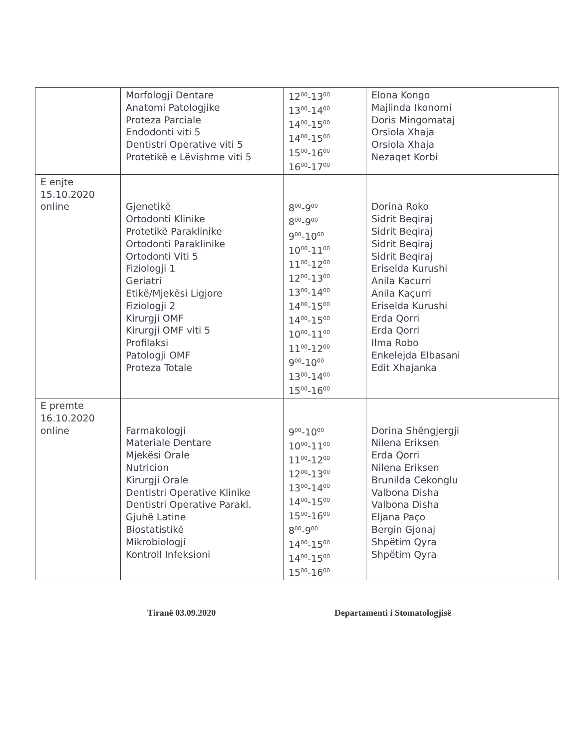| | Morfologji Dentare Anatomi Patologjike Proteza Parciale Endodonti viti 5 Dentistri Operative viti 5 Protetikë e Lëvishme viti 5 | 12<sup>00</sup>-13<sup>00</sup> 13<sup>00</sup>-14<sup>00</sup> 14<sup>00</sup>-15<sup>00</sup> 14<sup>00</sup>-15<sup>00</sup> 15<sup>00</sup>-16<sup>00</sup> 16<sup>00</sup>-17<sup>00</sup> | Elona Kongo Majlinda Ikonomi Doris Mingomataj Orsiola Xhaja Orsiola Xhaja Nezaqet Korbi |
| E enjte 15.10.2020 online | Gjenetikë Ortodonti Klinike Protetikë Paraklinike Ortodonti Paraklinike Ortodonti Viti 5 Fiziologji 1 Geriatri Etikë/Mjekësi Ligjore Fiziologji 2 Kirurgji OMF Kirurgji OMF viti 5 Profilaksi Patologji OMF Proteza Totale | 8<sup>00</sup>-9<sup>00</sup> 8<sup>00</sup>-9<sup>00</sup> 9<sup>00</sup>-10<sup>00</sup> 10<sup>00</sup>-11<sup>00</sup> 11<sup>00</sup>-12<sup>00</sup> 12<sup>00</sup>-13<sup>00</sup> 13<sup>00</sup>-14<sup>00</sup> 14<sup>00</sup>-15<sup>00</sup> 14<sup>00</sup>-15<sup>00</sup> 10<sup>00</sup>-11<sup>00</sup> 11<sup>00</sup>-12<sup>00</sup> 9<sup>00</sup>-10<sup>00</sup> 13<sup>00</sup>-14<sup>00</sup> 15<sup>00</sup>-16<sup>00</sup> | Dorina Roko Sidrit Beqiraj Sidrit Beqiraj Sidrit Beqiraj Sidrit Beqiraj Eriselda Kurushi Anila Kacurri Anila Kaçurri Eriselda Kurushi Erda Qorri Erda Qorri Ilma Robo Enkelejda Elbasani Edit Xhajanka |
| E premte 16.10.2020 online | Farmakologji Materiale Dentare Mjekësi Orale Nutricion Kirurgji Orale Dentistri Operative Klinike Dentistri Operative Parakl. Gjuhë Latine Biostatistikë Mikrobiologji Kontroll Infeksioni | 9<sup>00</sup>-10<sup>00</sup> 10<sup>00</sup>-11<sup>00</sup> 11<sup>00</sup>-12<sup>00</sup> 12<sup>00</sup>-13<sup>00</sup> 13<sup>00</sup>-14<sup>00</sup> 14<sup>00</sup>-15<sup>00</sup> 15<sup>00</sup>-16<sup>00</sup> 8<sup>00</sup>-9<sup>00</sup> 14<sup>00</sup>-15<sup>00</sup> 14<sup>00</sup>-15<sup>00</sup> 15<sup>00</sup>-16<sup>00</sup> | Dorina Shëngjergji Nilena Eriksen Erda Qorri Nilena Eriksen Brunilda Cekonglu Valbona Disha Valbona Disha Eljana Paço Bergin Gjonaj Shpëtim Qyra Shpëtim Qyra |
Tiranë 03.09.2020 Departamenti i Stomatologjisë